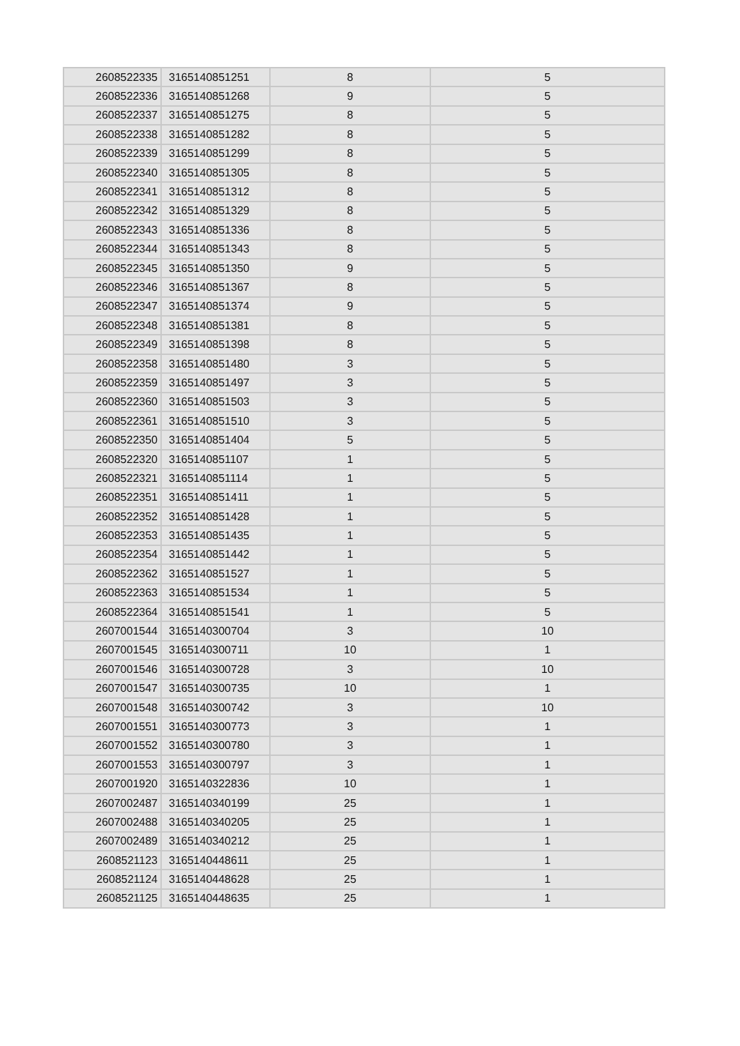| 2608522335 | 3165140851251 | 8 | 5 |
| 2608522336 | 3165140851268 | 9 | 5 |
| 2608522337 | 3165140851275 | 8 | 5 |
| 2608522338 | 3165140851282 | 8 | 5 |
| 2608522339 | 3165140851299 | 8 | 5 |
| 2608522340 | 3165140851305 | 8 | 5 |
| 2608522341 | 3165140851312 | 8 | 5 |
| 2608522342 | 3165140851329 | 8 | 5 |
| 2608522343 | 3165140851336 | 8 | 5 |
| 2608522344 | 3165140851343 | 8 | 5 |
| 2608522345 | 3165140851350 | 9 | 5 |
| 2608522346 | 3165140851367 | 8 | 5 |
| 2608522347 | 3165140851374 | 9 | 5 |
| 2608522348 | 3165140851381 | 8 | 5 |
| 2608522349 | 3165140851398 | 8 | 5 |
| 2608522358 | 3165140851480 | 3 | 5 |
| 2608522359 | 3165140851497 | 3 | 5 |
| 2608522360 | 3165140851503 | 3 | 5 |
| 2608522361 | 3165140851510 | 3 | 5 |
| 2608522350 | 3165140851404 | 5 | 5 |
| 2608522320 | 3165140851107 | 1 | 5 |
| 2608522321 | 3165140851114 | 1 | 5 |
| 2608522351 | 3165140851411 | 1 | 5 |
| 2608522352 | 3165140851428 | 1 | 5 |
| 2608522353 | 3165140851435 | 1 | 5 |
| 2608522354 | 3165140851442 | 1 | 5 |
| 2608522362 | 3165140851527 | 1 | 5 |
| 2608522363 | 3165140851534 | 1 | 5 |
| 2608522364 | 3165140851541 | 1 | 5 |
| 2607001544 | 3165140300704 | 3 | 10 |
| 2607001545 | 3165140300711 | 10 | 1 |
| 2607001546 | 3165140300728 | 3 | 10 |
| 2607001547 | 3165140300735 | 10 | 1 |
| 2607001548 | 3165140300742 | 3 | 10 |
| 2607001551 | 3165140300773 | 3 | 1 |
| 2607001552 | 3165140300780 | 3 | 1 |
| 2607001553 | 3165140300797 | 3 | 1 |
| 2607001920 | 3165140322836 | 10 | 1 |
| 2607002487 | 3165140340199 | 25 | 1 |
| 2607002488 | 3165140340205 | 25 | 1 |
| 2607002489 | 3165140340212 | 25 | 1 |
| 2608521123 | 3165140448611 | 25 | 1 |
| 2608521124 | 3165140448628 | 25 | 1 |
| 2608521125 | 3165140448635 | 25 | 1 |